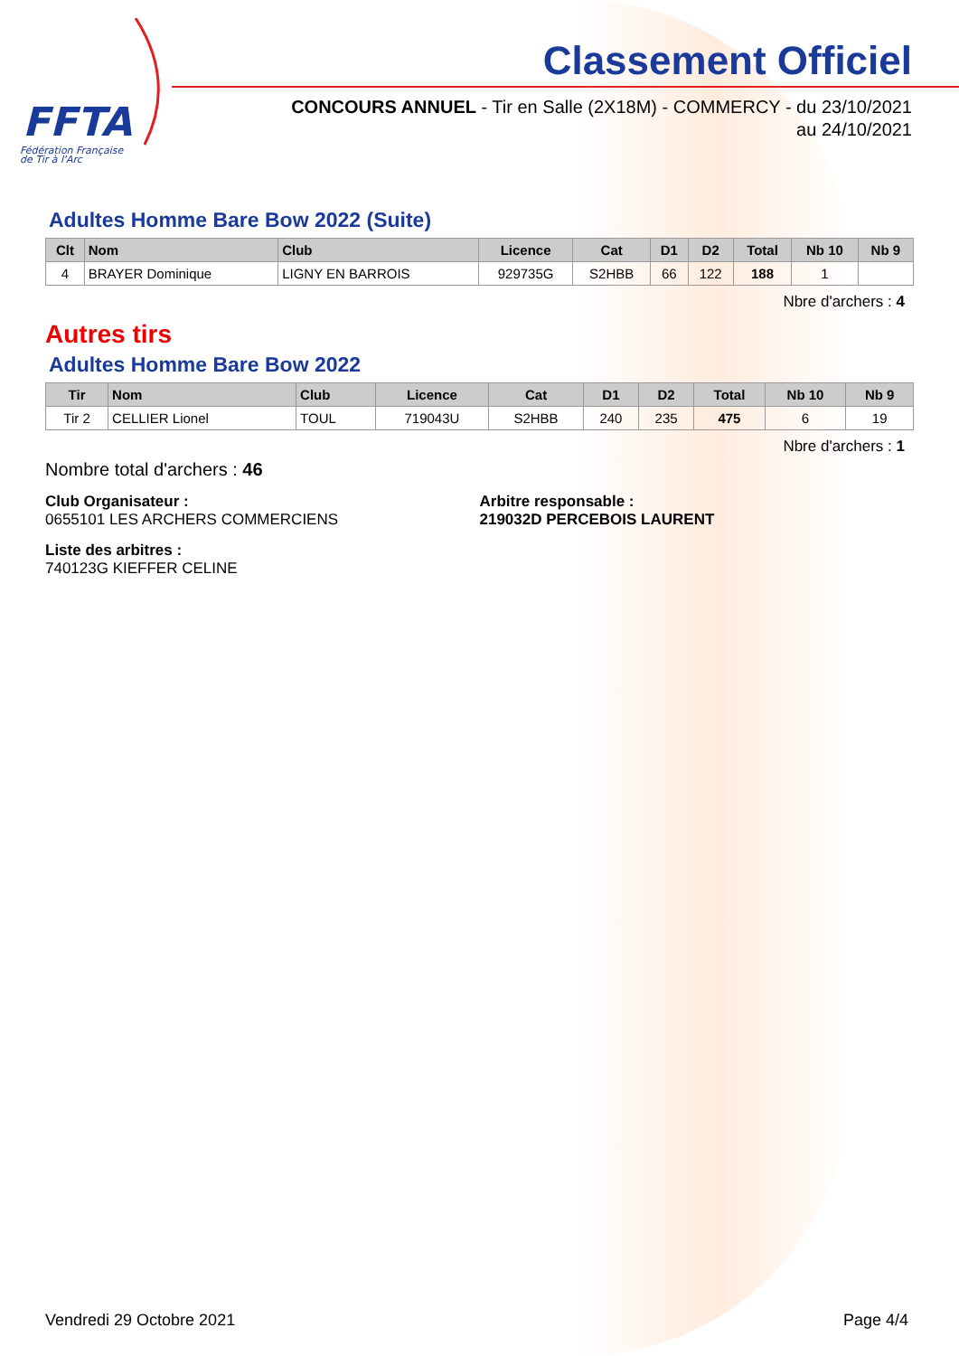FFTA
Fédération Française
de Tir à l'Arc
Classement Officiel
CONCOURS ANNUEL - Tir en Salle (2X18M) - COMMERCY - du 23/10/2021
au 24/10/2021
Adultes Homme Bare Bow 2022 (Suite)
| Clt | Nom | Club | Licence | Cat | D1 | D2 | Total | Nb 10 | Nb 9 |
| --- | --- | --- | --- | --- | --- | --- | --- | --- | --- |
| 4 | BRAYER Dominique | LIGNY EN BARROIS | 929735G | S2HBB | 66 | 122 | 188 | 1 | |
Nbre d'archers : 4
Autres tirs
Adultes Homme Bare Bow 2022
| Tir | Nom | Club | Licence | Cat | D1 | D2 | Total | Nb 10 | Nb 9 |
| --- | --- | --- | --- | --- | --- | --- | --- | --- | --- |
| Tir 2 | CELLIER Lionel | TOUL | 719043U | S2HBB | 240 | 235 | 475 | 6 | 19 |
Nbre d'archers : 1
Nombre total d'archers : 46
Club Organisateur :
0655101 LES ARCHERS COMMERCIENS
Arbitre responsable :
219032D PERCEBOIS LAURENT
Liste des arbitres :
740123G KIEFFER CELINE
Vendredi 29 Octobre 2021 Page 4/4